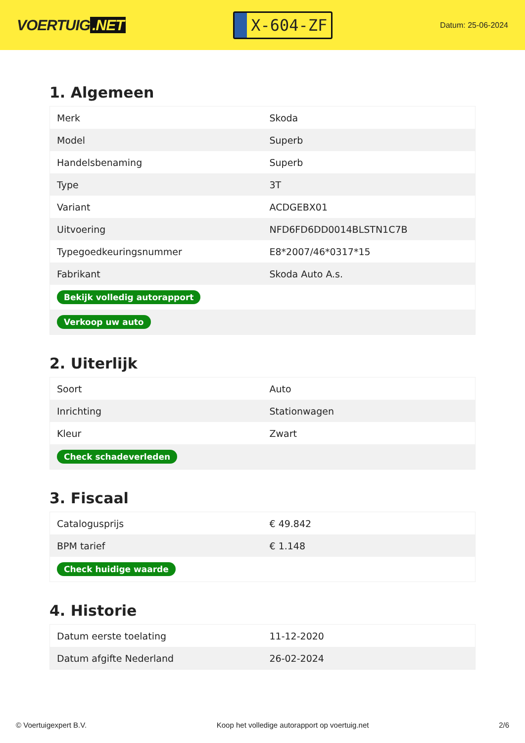VOERTUIG.NET
X-604-ZF
Datum: 25-06-2024
1. Algemeen
| Merk | Skoda |
| Model | Superb |
| Handelsbenaming | Superb |
| Type | 3T |
| Variant | ACDGEBX01 |
| Uitvoering | NFD6FD6DD0014BLSTN1C7B |
| Typegoedkeuringsnummer | E8*2007/46*0317*15 |
| Fabrikant | Skoda Auto A.s. |
| Bekijk volledig autorapport | |
| Verkoop uw auto | |
2. Uiterlijk
| Soort | Auto |
| Inrichting | Stationwagen |
| Kleur | Zwart |
| Check schadeverleden | |
3. Fiscaal
| Catalogusprijs | € 49.842 |
| BPM tarief | € 1.148 |
| Check huidige waarde | |
4. Historie
| Datum eerste toelating | 11-12-2020 |
| Datum afgifte Nederland | 26-02-2024 |
© Voertuigexpert B.V. Koop het volledige autorapport op voertuig.net 2/6